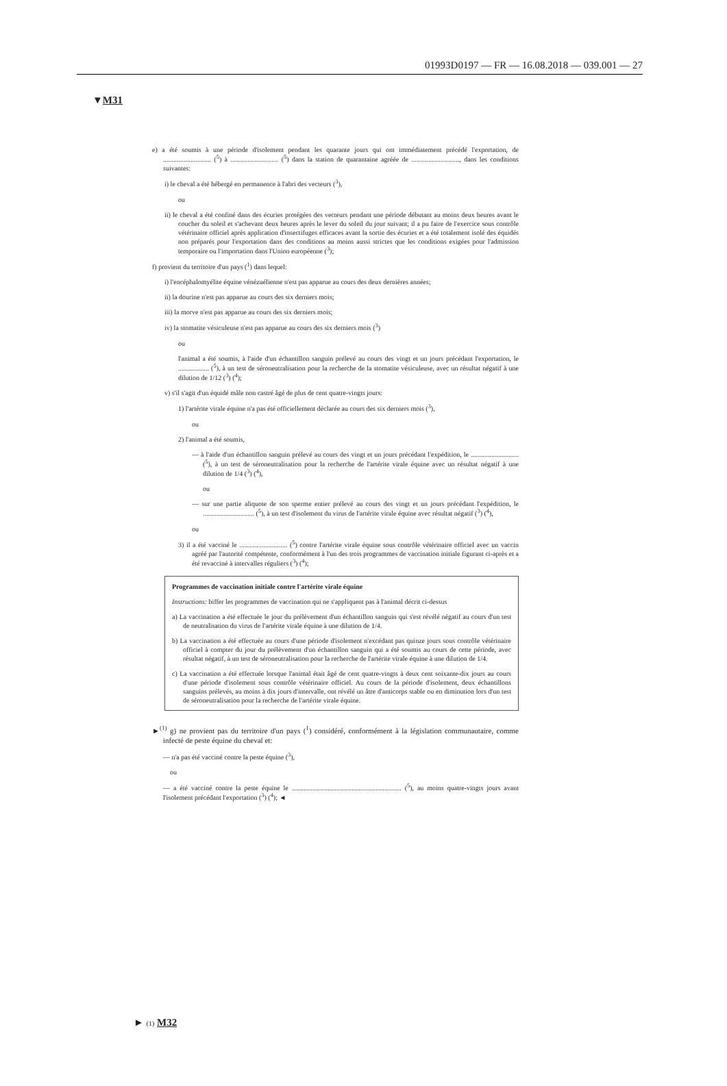01993D0197 — FR — 16.08.2018 — 039.001 — 27
▼M31
e) a été soumis à une période d'isolement pendant les quarante jours qui ont immédiatement précédé l'exportation, de ............................ (<sup>5</sup>) à ............................ (<sup>5</sup>) dans la station de quarantaine agréée de ............................, dans les conditions suivantes:
i) le cheval a été hébergé en permanence à l'abri des vecteurs (<sup>3</sup>),
ou
ii) le cheval a été confiné dans des écuries protégées des vecteurs pendant une période débutant au moins deux heures avant le coucher du soleil et s'achevant deux heures après le lever du soleil du jour suivant; il a pu faire de l'exercice sous contrôle vétérinaire officiel après application d'insectifuges efficaces avant la sortie des écuries et a été totalement isolé des équidés non préparés pour l'exportation dans des conditions au moins aussi strictes que les conditions exigées pour l'admission temporaire ou l'importation dans l'Union européenne (<sup>3</sup>);
f) provient du territoire d'un pays (<sup>1</sup>) dans lequel:
i) l'encéphalomyélite équine vénézuélienne n'est pas apparue au cours des deux dernières années;
ii) la dourine n'est pas apparue au cours des six derniers mois;
iii) la morve n'est pas apparue au cours des six derniers mois;
iv) la stomatite vésiculeuse n'est pas apparue au cours des six derniers mois (<sup>3</sup>)
ou
l'animal a été soumis, à l'aide d'un échantillon sanguin prélevé au cours des vingt et un jours précédant l'exportation, le .................. (<sup>5</sup>), à un test de séroneutralisation pour la recherche de la stomatite vésiculeuse, avec un résultat négatif à une dilution de 1/12 (<sup>3</sup>) (<sup>4</sup>);
v) s'il s'agit d'un équidé mâle non castré âgé de plus de cent quatre-vingts jours:
1) l'artérite virale équine n'a pas été officiellement déclarée au cours des six derniers mois (<sup>3</sup>),
ou
2) l'animal a été soumis,
— à l'aide d'un échantillon sanguin prélevé au cours des vingt et un jours précédant l'expédition, le ............................ (<sup>5</sup>), à un test de séroneutralisation pour la recherche de l'artérite virale équine avec un résultat négatif à une dilution de 1/4 (<sup>3</sup>) (<sup>4</sup>),
ou
— sur une partie aliquote de son sperme entier prélevé au cours des vingt et un jours précédant l'expédition, le .............................. (<sup>5</sup>), à un test d'isolement du virus de l'artérite virale équine avec résultat négatif (<sup>3</sup>) (<sup>4</sup>),
ou
3) il a été vacciné le ............................ (<sup>5</sup>) contre l'artérite virale équine sous contrôle vétérinaire officiel avec un vaccin agréé par l'autorité compétente, conformément à l'un des trois programmes de vaccination initiale figurant ci-après et a été revacciné à intervalles réguliers (<sup>3</sup>) (<sup>4</sup>);
Programmes de vaccination initiale contre l'artérite virale équine
Instructions: biffer les programmes de vaccination qui ne s'appliquent pas à l'animal décrit ci-dessus
a) La vaccination a été effectuée le jour du prélèvement d'un échantillon sanguin qui s'est révélé négatif au cours d'un test de neutralisation du virus de l'artérite virale équine à une dilution de 1/4.
b) La vaccination a été effectuée au cours d'une période d'isolement n'excédant pas quinze jours sous contrôle vétérinaire officiel à compter du jour du prélèvement d'un échantillon sanguin qui a été soumis au cours de cette période, avec résultat négatif, à un test de séroneutralisation pour la recherche de l'artérite virale équine à une dilution de 1/4.
c) La vaccination a été effectuée lorsque l'animal était âgé de cent quatre-vingts à deux cent soixante-dix jours au cours d'une période d'isolement sous contrôle vétérinaire officiel. Au cours de la période d'isolement, deux échantillons sanguins prélevés, au moins à dix jours d'intervalle, ont révélé un âtre d'anticorps stable ou en diminution lors d'un test de séroneutralisation pour la recherche de l'artérite virale équine.
►<sup>(1)</sup> g) ne provient pas du territoire d'un pays (<sup>1</sup>) considéré, conformément à la législation communautaire, comme infecté de peste équine du cheval et:
— n'a pas été vacciné contre la peste équine (<sup>3</sup>),
ou
— a été vacciné contre la peste équine le ................................................................ (<sup>5</sup>), au moins quatre-vingts jours avant l'isolement précédant l'exportation (<sup>3</sup>) (<sup>4</sup>); ◄
► (1) M32